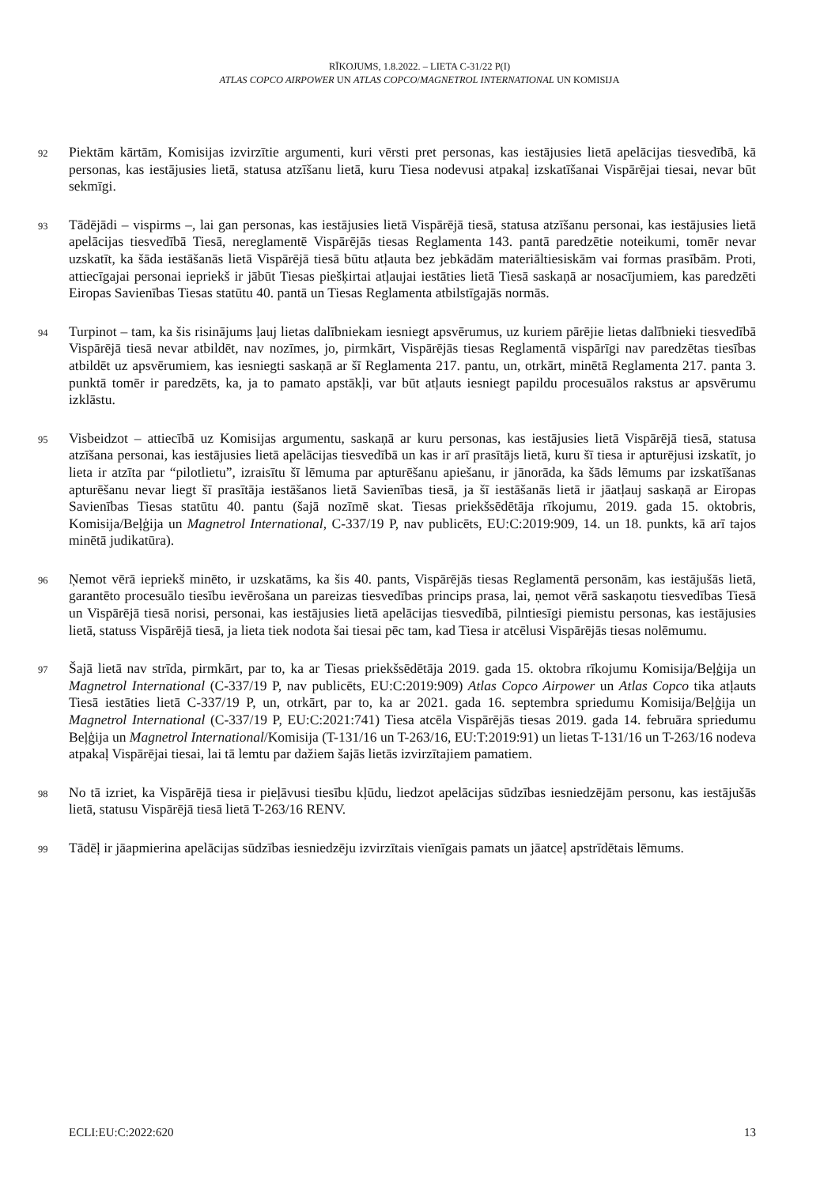RĪKOJUMS, 1.8.2022. – LIETA C-31/22 P(I)
ATLAS COPCO AIRPOWER UN ATLAS COPCO/MAGNETROL INTERNATIONAL UN KOMISIJA
92
Piektām kārtām, Komisijas izvirzītie argumenti, kuri vērsti pret personas, kas iestājusies lietā apelācijas tiesvedībā, kā personas, kas iestājusies lietā, statusa atzīšanu lietā, kuru Tiesa nodevusi atpakaļ izskatīšanai Vispārējai tiesai, nevar būt sekmīgi.
93
Tādējādi – vispirms –, lai gan personas, kas iestājusies lietā Vispārējā tiesā, statusa atzīšanu personai, kas iestājusies lietā apelācijas tiesvedībā Tiesā, nereglamentē Vispārējās tiesas Reglamenta 143. pantā paredzētie noteikumi, tomēr nevar uzskatīt, ka šāda iestāšanās lietā Vispārējā tiesā būtu atļauta bez jebkādām materiāltiesiskām vai formas prasībām. Proti, attiecīgajai personai iepriekš ir jābūt Tiesas piešķirtai atļaujai iestāties lietā Tiesā saskaņā ar nosacījumiem, kas paredzēti Eiropas Savienības Tiesas statūtu 40. pantā un Tiesas Reglamenta atbilstīgajās normās.
94
Turpinot – tam, ka šis risinājums ļauj lietas dalībniekam iesniegt apsvērumus, uz kuriem pārējie lietas dalībnieki tiesvedībā Vispārējā tiesā nevar atbildēt, nav nozīmes, jo, pirmkārt, Vispārējās tiesas Reglamentā vispārīgi nav paredzētas tiesības atbildēt uz apsvērumiem, kas iesniegti saskaņā ar šī Reglamenta 217. pantu, un, otrkārt, minētā Reglamenta 217. panta 3. punktā tomēr ir paredzēts, ka, ja to pamato apstākļi, var būt atļauts iesniegt papildu procesuālos rakstus ar apsvērumu izklāstu.
95
Visbeidzot – attiecībā uz Komisijas argumentu, saskaņā ar kuru personas, kas iestājusies lietā Vispārējā tiesā, statusa atzīšana personai, kas iestājusies lietā apelācijas tiesvedībā un kas ir arī prasītājs lietā, kuru šī tiesa ir apturējusi izskatīt, jo lieta ir atzīta par “pilotlietu”, izraisītu šī lēmuma par apturēšanu apiešanu, ir jānorāda, ka šāds lēmums par izskatīšanas apturēšanu nevar liegt šī prasītāja iestāšanos lietā Savienības tiesā, ja šī iestāšanās lietā ir jāatļauj saskaņā ar Eiropas Savienības Tiesas statūtu 40. pantu (šajā nozīmē skat. Tiesas priekšsēdētāja rīkojumu, 2019. gada 15. oktobris, Komisija/Beļģija un Magnetrol International, C-337/19 P, nav publicēts, EU:C:2019:909, 14. un 18. punkts, kā arī tajos minētā judikatūra).
96
Ņemot vērā iepriekš minēto, ir uzskatāms, ka šis 40. pants, Vispārējās tiesas Reglamentā personām, kas iestājušās lietā, garantēto procesuālo tiesību ievērošana un pareizas tiesvedības princips prasa, lai, ņemot vērā saskaņotu tiesvedības Tiesā un Vispārējā tiesā norisi, personai, kas iestājusies lietā apelācijas tiesvedībā, pilntiesīgi piemistu personas, kas iestājusies lietā, statuss Vispārējā tiesā, ja lieta tiek nodota šai tiesai pēc tam, kad Tiesa ir atcēlusi Vispārējās tiesas nolēmumu.
97
Šajā lietā nav strīda, pirmkārt, par to, ka ar Tiesas priekšsēdētāja 2019. gada 15. oktobra rīkojumu Komisija/Beļģija un Magnetrol International (C-337/19 P, nav publicēts, EU:C:2019:909) Atlas Copco Airpower un Atlas Copco tika atļauts Tiesā iestāties lietā C-337/19 P, un, otrkārt, par to, ka ar 2021. gada 16. septembra spriedumu Komisija/Beļģija un Magnetrol International (C-337/19 P, EU:C:2021:741) Tiesa atcēla Vispārējās tiesas 2019. gada 14. februāra spriedumu Beļģija un Magnetrol International/Komisija (T-131/16 un T-263/16, EU:T:2019:91) un lietas T-131/16 un T-263/16 nodeva atpakaļ Vispārējai tiesai, lai tā lemtu par dažiem šajās lietās izvirzītajiem pamatiem.
98
No tā izriet, ka Vispārējā tiesa ir pieļāvusi tiesību kļūdu, liedzot apelācijas sūdzības iesniedzējām personu, kas iestājušās lietā, statusu Vispārējā tiesā lietā T-263/16 RENV.
99
Tādēļ ir jāapmierina apelācijas sūdzības iesniedzēju izvirzītais vienīgais pamats un jāatceļ apstrīdētais lēmums.
ECLI:EU:C:2022:620 13